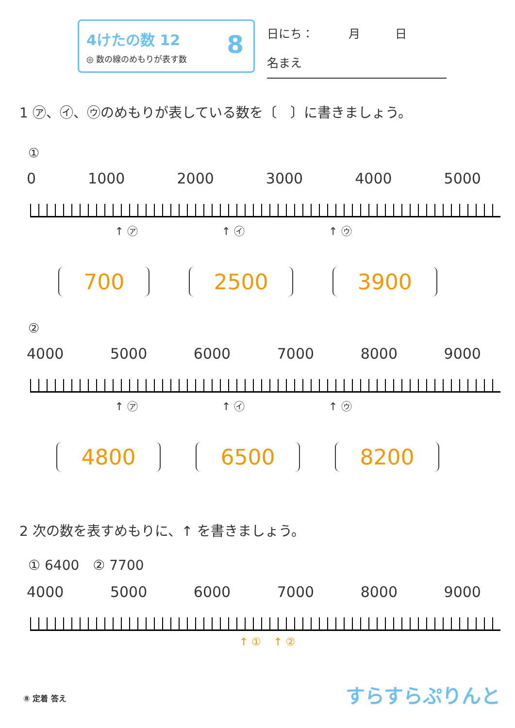4けたの数 12
◎ 数の線のめもりが表す数
8
日にち：　　　月　　　日
名まえ
1 ㋐、㋑、㋒のめもりが表している数を〔　〕に書きましょう。
①
0 1000 2000 3000 4000 5000
↑ ㋐ ↑ ㋑ ↑ ㋒
700 2500 3900
②
4000 5000 6000 7000 8000 9000
↑ ㋐ ↑ ㋑ ↑ ㋒
4800 6500 8200
2 次の数を表すめもりに、↑ を書きましょう。
① 6400　② 7700
4000 5000 6000 7000 8000 9000
↑ ① ↑ ②
⑧ 定着 答え すらすらぷりんと